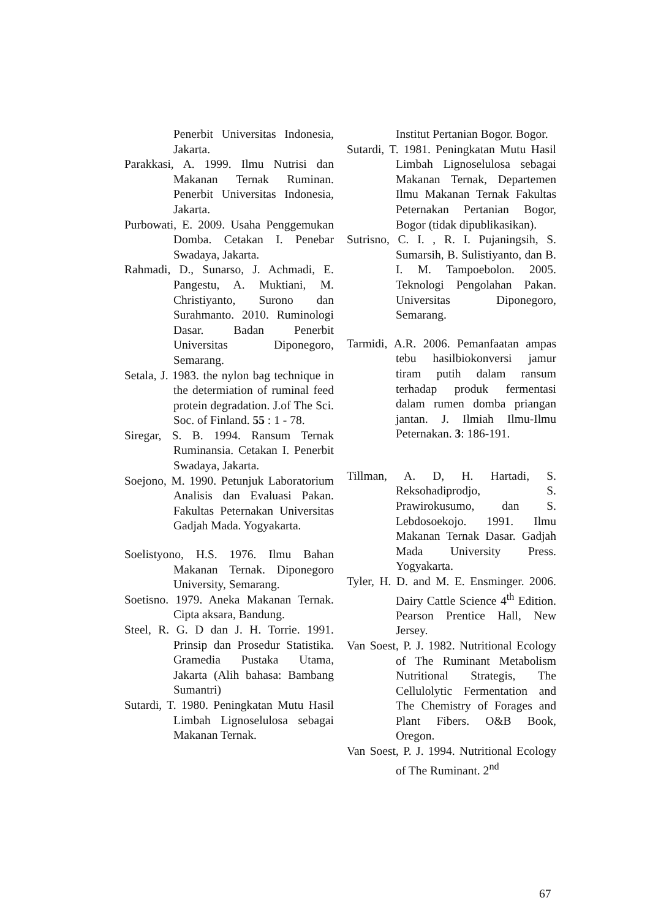Penerbit Universitas Indonesia, Jakarta.
Parakkasi, A. 1999. Ilmu Nutrisi dan Makanan Ternak Ruminan. Penerbit Universitas Indonesia, Jakarta.
Purbowati, E. 2009. Usaha Penggemukan Domba. Cetakan I. Penebar Swadaya, Jakarta.
Rahmadi, D., Sunarso, J. Achmadi, E. Pangestu, A. Muktiani, M. Christiyanto, Surono dan Surahmanto. 2010. Ruminologi Dasar. Badan Penerbit Universitas Diponegoro, Semarang.
Setala, J. 1983. the nylon bag technique in the determiation of ruminal feed protein degradation. J.of The Sci. Soc. of Finland. 55 : 1 - 78.
Siregar, S. B. 1994. Ransum Ternak Ruminansia. Cetakan I. Penerbit Swadaya, Jakarta.
Soejono, M. 1990. Petunjuk Laboratorium Analisis dan Evaluasi Pakan. Fakultas Peternakan Universitas Gadjah Mada. Yogyakarta.
Soelistyono, H.S. 1976. Ilmu Bahan Makanan Ternak. Diponegoro University, Semarang.
Soetisno. 1979. Aneka Makanan Ternak. Cipta aksara, Bandung.
Steel, R. G. D dan J. H. Torrie. 1991. Prinsip dan Prosedur Statistika. Gramedia Pustaka Utama, Jakarta (Alih bahasa: Bambang Sumantri)
Sutardi, T. 1980. Peningkatan Mutu Hasil Limbah Lignoselulosa sebagai Makanan Ternak.
Institut Pertanian Bogor. Bogor.
Sutardi, T. 1981. Peningkatan Mutu Hasil Limbah Lignoselulosa sebagai Makanan Ternak, Departemen Ilmu Makanan Ternak Fakultas Peternakan Pertanian Bogor, Bogor (tidak dipublikasikan).
Sutrisno, C. I. , R. I. Pujaningsih, S. Sumarsih, B. Sulistiyanto, dan B. I. M. Tampoebolon. 2005. Teknologi Pengolahan Pakan. Universitas Diponegoro, Semarang.
Tarmidi, A.R. 2006. Pemanfaatan ampas tebu hasilbiokonversi jamur tiram putih dalam ransum terhadap produk fermentasi dalam rumen domba priangan jantan. J. Ilmiah Ilmu-Ilmu Peternakan. 3: 186-191.
Tillman, A. D, H. Hartadi, S. Reksohadiprodjo, S. Prawirokusumo, dan S. Lebdosoekojo. 1991. Ilmu Makanan Ternak Dasar. Gadjah Mada University Press. Yogyakarta.
Tyler, H. D. and M. E. Ensminger. 2006. Dairy Cattle Science 4<sup>th</sup> Edition. Pearson Prentice Hall, New Jersey.
Van Soest, P. J. 1982. Nutritional Ecology of The Ruminant Metabolism Nutritional Strategis, The Cellulolytic Fermentation and The Chemistry of Forages and Plant Fibers. O&B Book, Oregon.
Van Soest, P. J. 1994. Nutritional Ecology of The Ruminant. 2<sup>nd</sup>
67